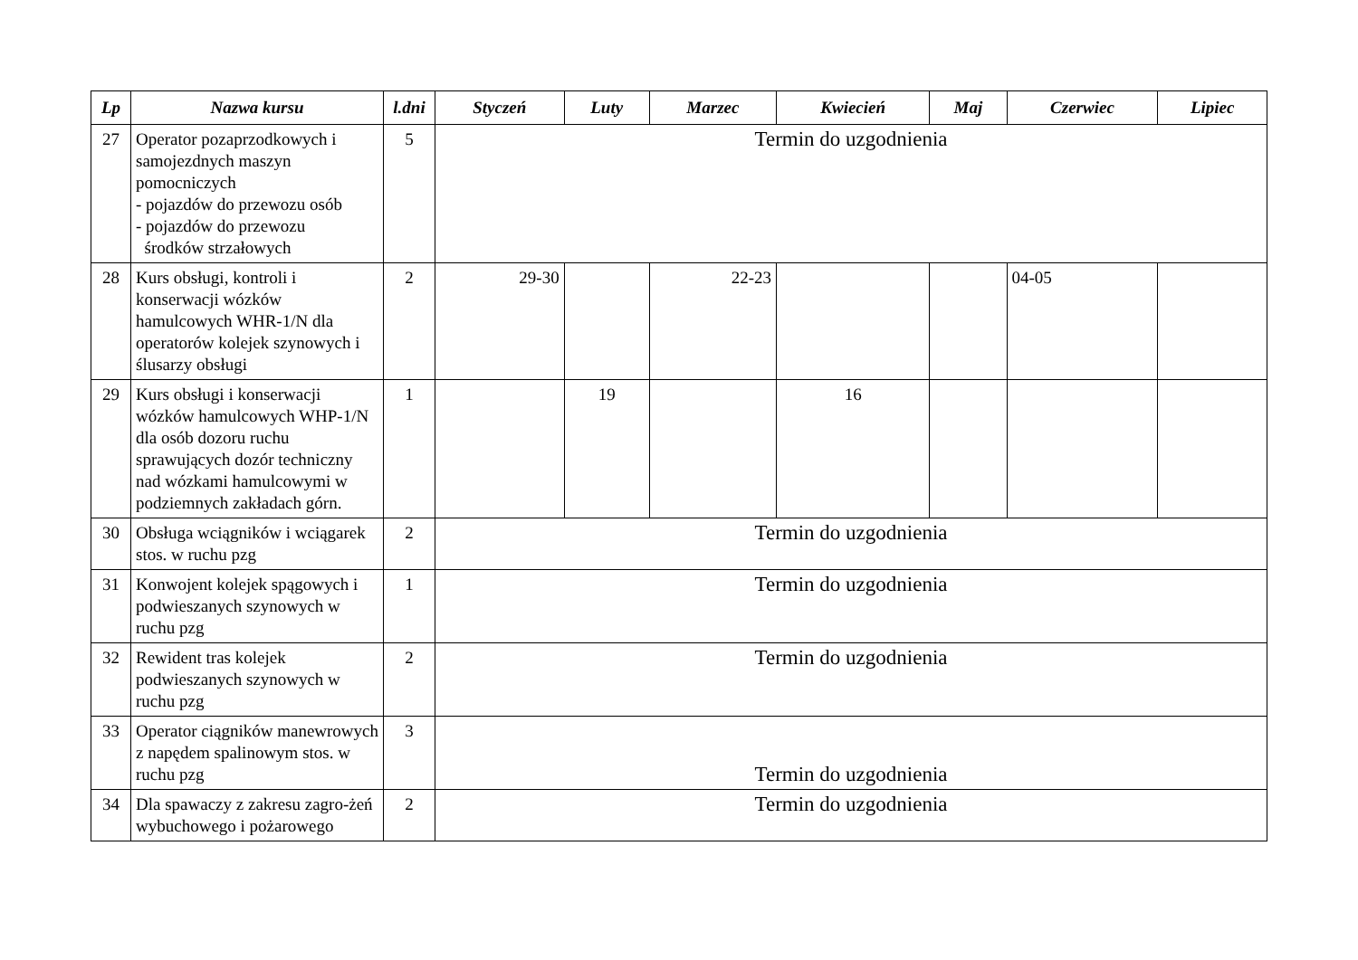| Lp | Nazwa kursu | l.dni | Styczeń | Luty | Marzec | Kwiecień | Maj | Czerwiec | Lipiec |
| --- | --- | --- | --- | --- | --- | --- | --- | --- | --- |
| 27 | Operator pozaprzodkowych i samojezdnych maszyn pomocniczych - pojazdów do przewozu osób - pojazdów do przewozu środków strzałowych | 5 | Termin do uzgodnienia | | | | | | |
| 28 | Kurs obsługi, kontroli i konserwacji wózków hamulcowych WHR-1/N dla operatorów kolejek szynowych i ślusarzy obsługi | 2 | 29-30 | | 22-23 | | | 04-05 | |
| 29 | Kurs obsługi i konserwacji wózków hamulcowych WHP-1/N dla osób dozoru ruchu sprawujących dozór techniczny nad wózkami hamulcowymi w podziemnych zakładach górn. | 1 | | 19 | | 16 | | | |
| 30 | Obsługa wciągników i wciągarek stos. w ruchu pzg | 2 | Termin do uzgodnienia | | | | | | |
| 31 | Konwojent kolejek spągowych i podwieszanych szynowych w ruchu pzg | 1 | Termin do uzgodnienia | | | | | | |
| 32 | Rewident tras kolejek podwieszanych szynowych w ruchu pzg | 2 | Termin do uzgodnienia | | | | | | |
| 33 | Operator ciągników manewrowych z napędem spalinowym stos. w ruchu pzg | 3 | Termin do uzgodnienia | | | | | | |
| 34 | Dla spawaczy z zakresu zagro-żeń wybuchowego i pożarowego | 2 | Termin do uzgodnienia | | | | | | |